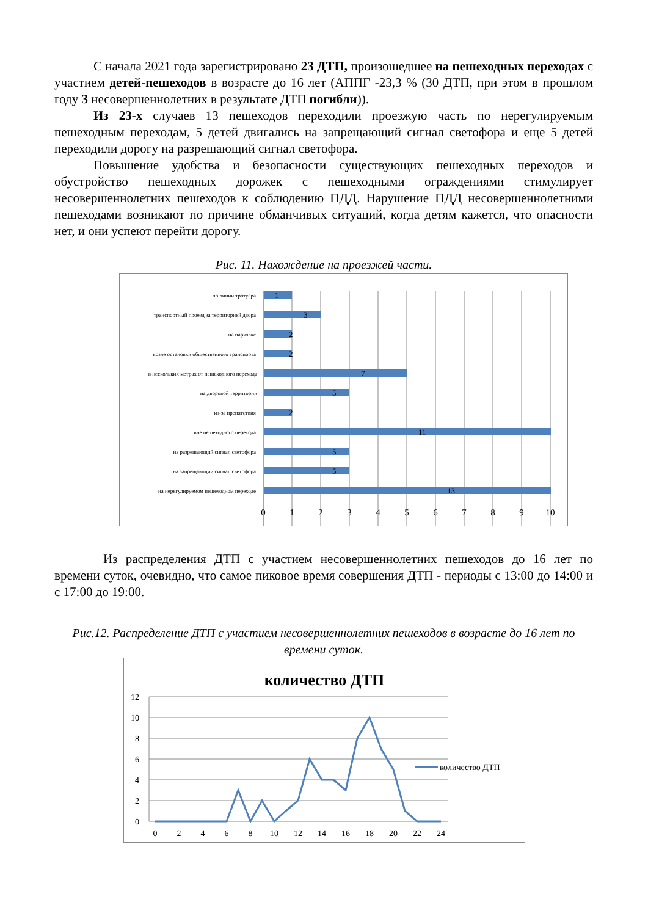С начала 2021 года зарегистрировано 23 ДТП, произошедшее на пешеходных переходах с участием детей-пешеходов в возрасте до 16 лет (АППГ -23,3 % (30 ДТП, при этом в прошлом году 3 несовершеннолетних в результате ДТП погибли)).
Из 23-х случаев 13 пешеходов переходили проезжую часть по нерегулируемым пешеходным переходам, 5 детей двигались на запрещающий сигнал светофора и еще 5 детей переходили дорогу на разрешающий сигнал светофора.
Повышение удобства и безопасности существующих пешеходных переходов и обустройство пешеходных дорожек с пешеходными ограждениями стимулирует несовершеннолетних пешеходов к соблюдению ПДД. Нарушение ПДД несовершеннолетними пешеходами возникают по причине обманчивых ситуаций, когда детям кажется, что опасности нет, и они успеют перейти дорогу.
Рис. 11. Нахождение на проезжей части.
1
3
2
2
7
5
2
11
5
5
13
по линии тротуара
транспортный проезд за территорией двора
на парковке
возле остановки общественного транспорта
в нескольких метрах от пешеходного перехода
на дворовой территории
из-за препятствия
вне пешеходного перехода
на разрешающий сигнал светофора
на запрещающий сигнал светофора
на нерегулируемом пешеходном переходе
0
1
2
3
4
5
6
7
8
9
10
Из распределения ДТП с участием несовершеннолетних пешеходов до 16 лет по времени суток, очевидно, что самое пиковое время совершения ДТП - периоды с 13:00 до 14:00 и с 17:00 до 19:00.
Рис.12. Распределение ДТП с участием несовершеннолетних пешеходов в возрасте до 16 лет по времени суток.
количество ДТП
12
10
8
6
4
2
0
0
2
4
6
8
10
12
14
16
18
20
22
24
количество ДТП